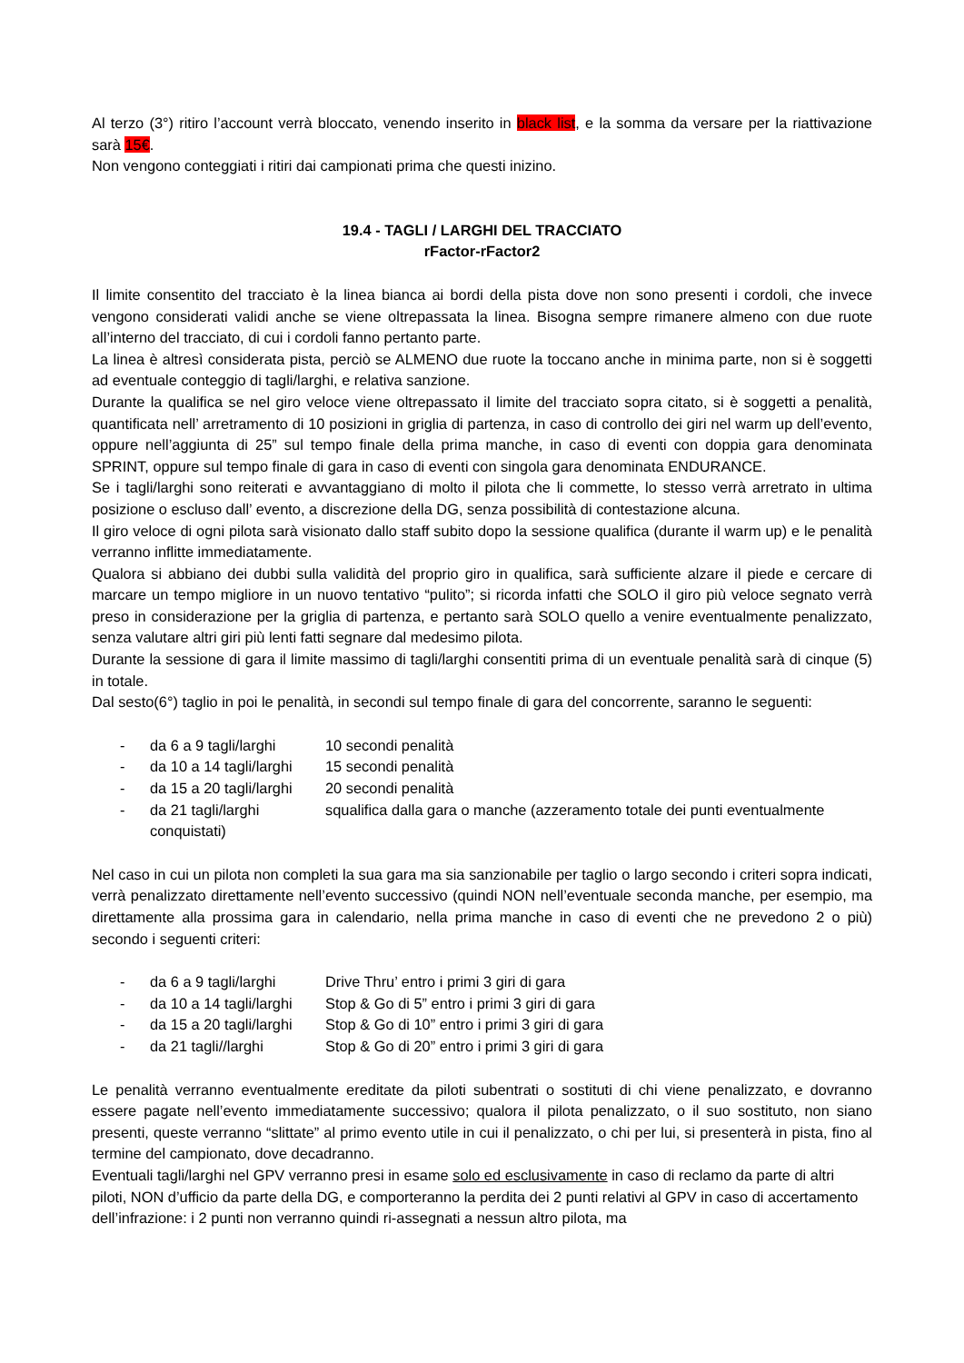Al terzo (3°) ritiro l’account verrà bloccato, venendo inserito in black list, e la somma da versare per la riattivazione sarà 15€.
Non vengono conteggiati i ritiri dai campionati prima che questi inizino.
19.4 - TAGLI / LARGHI DEL TRACCIATO
rFactor-rFactor2
Il limite consentito del tracciato è la linea bianca ai bordi della pista dove non sono presenti i cordoli, che invece vengono considerati validi anche se viene oltrepassata la linea. Bisogna sempre rimanere almeno con due ruote all’interno del tracciato, di cui i cordoli fanno pertanto parte.
La linea è altresì considerata pista, perciò se ALMENO due ruote la toccano anche in minima parte, non si è soggetti ad eventuale conteggio di tagli/larghi, e relativa sanzione.
Durante la qualifica se nel giro veloce viene oltrepassato il limite del tracciato sopra citato, si è soggetti a penalità, quantificata nell’ arretramento di 10 posizioni in griglia di partenza, in caso di controllo dei giri nel warm up dell’evento, oppure nell’aggiunta di 25” sul tempo finale della prima manche, in caso di eventi con doppia gara denominata SPRINT, oppure sul tempo finale di gara in caso di eventi con singola gara denominata ENDURANCE.
Se i tagli/larghi sono reiterati e avvantaggiano di molto il pilota che li commette, lo stesso verrà arretrato in ultima posizione o escluso dall’ evento, a discrezione della DG, senza possibilità di contestazione alcuna.
Il giro veloce di ogni pilota sarà visionato dallo staff subito dopo la sessione qualifica (durante il warm up) e le penalità verranno inflitte immediatamente.
Qualora si abbiano dei dubbi sulla validità del proprio giro in qualifica, sarà sufficiente alzare il piede e cercare di marcare un tempo migliore in un nuovo tentativo “pulito”; si ricorda infatti che SOLO il giro più veloce segnato verrà preso in considerazione per la griglia di partenza, e pertanto sarà SOLO quello a venire eventualmente penalizzato, senza valutare altri giri più lenti fatti segnare dal medesimo pilota.
Durante la sessione di gara il limite massimo di tagli/larghi consentiti prima di un eventuale penalità sarà di cinque (5) in totale.
Dal sesto(6°) taglio in poi le penalità, in secondi sul tempo finale di gara del concorrente, saranno le seguenti:
- da 6 a 9 tagli/larghi 10 secondi penalità
- da 10 a 14 tagli/larghi 15 secondi penalità
- da 15 a 20 tagli/larghi 20 secondi penalità
- da 21 tagli/larghi squalifica dalla gara o manche (azzeramento totale dei punti eventualmente
conquistati)
Nel caso in cui un pilota non completi la sua gara ma sia sanzionabile per taglio o largo secondo i criteri sopra indicati, verrà penalizzato direttamente nell’evento successivo (quindi NON nell’eventuale seconda manche, per esempio, ma direttamente alla prossima gara in calendario, nella prima manche in caso di eventi che ne prevedono 2 o più) secondo i seguenti criteri:
- da 6 a 9 tagli/larghi Drive Thru’ entro i primi 3 giri di gara
- da 10 a 14 tagli/larghi Stop & Go di 5” entro i primi 3 giri di gara
- da 15 a 20 tagli/larghi Stop & Go di 10” entro i primi 3 giri di gara
- da 21 tagli//larghi Stop & Go di 20” entro i primi 3 giri di gara
Le penalità verranno eventualmente ereditate da piloti subentrati o sostituti di chi viene penalizzato, e dovranno essere pagate nell’evento immediatamente successivo; qualora il pilota penalizzato, o il suo sostituto, non siano presenti, queste verranno “slittate” al primo evento utile in cui il penalizzato, o chi per lui, si presenterà in pista, fino al termine del campionato, dove decadranno.
Eventuali tagli/larghi nel GPV verranno presi in esame solo ed esclusivamente in caso di reclamo da parte di altri piloti, NON d’ufficio da parte della DG, e comporteranno la perdita dei 2 punti relativi al GPV in caso di accertamento dell’infrazione: i 2 punti non verranno quindi ri-assegnati a nessun altro pilota, ma